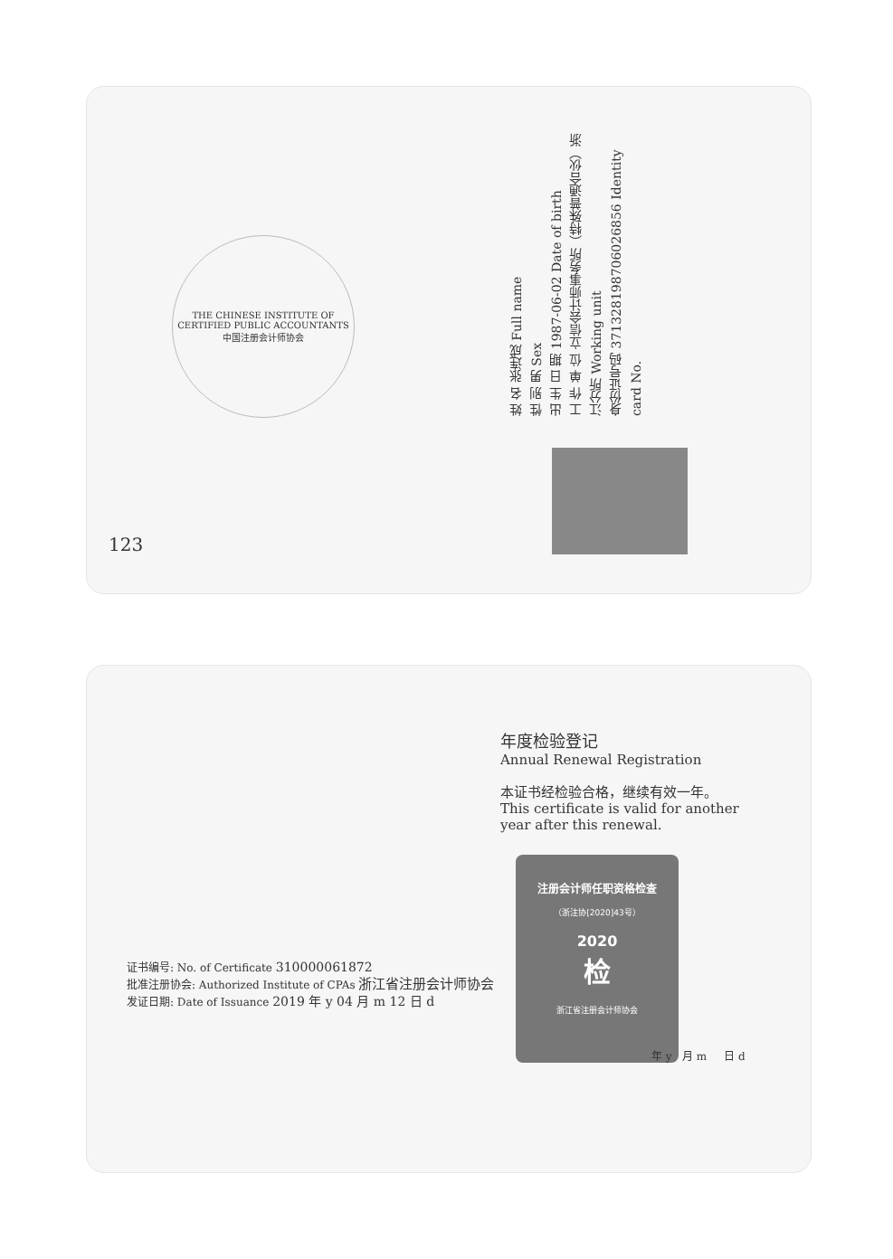THE CHINESE INSTITUTE OF CERTIFIED PUBLIC ACCOUNTANTS
中国注册会计师协会
姓 名 张连成 Full name
性 别 男 Sex
出 生 日 期 1987-06-02 Date of birth
工 作 单 位 立信会计师事务所（特殊普通合伙）浙江分所 Working unit
身份证号码 371328198706026856 Identity card No.
123
年度检验登记
Annual Renewal Registration
本证书经检验合格，继续有效一年。
This certificate is valid for another year after this renewal.
注册会计师任职资格检查
（浙注协[2020]43号）
2020
检
浙江省注册会计师协会
年 y 月 m 日 d
证书编号: No. of Certificate 310000061872
批准注册协会: Authorized Institute of CPAs 浙江省注册会计师协会
发证日期: Date of Issuance 2019 年 y 04 月 m 12 日 d